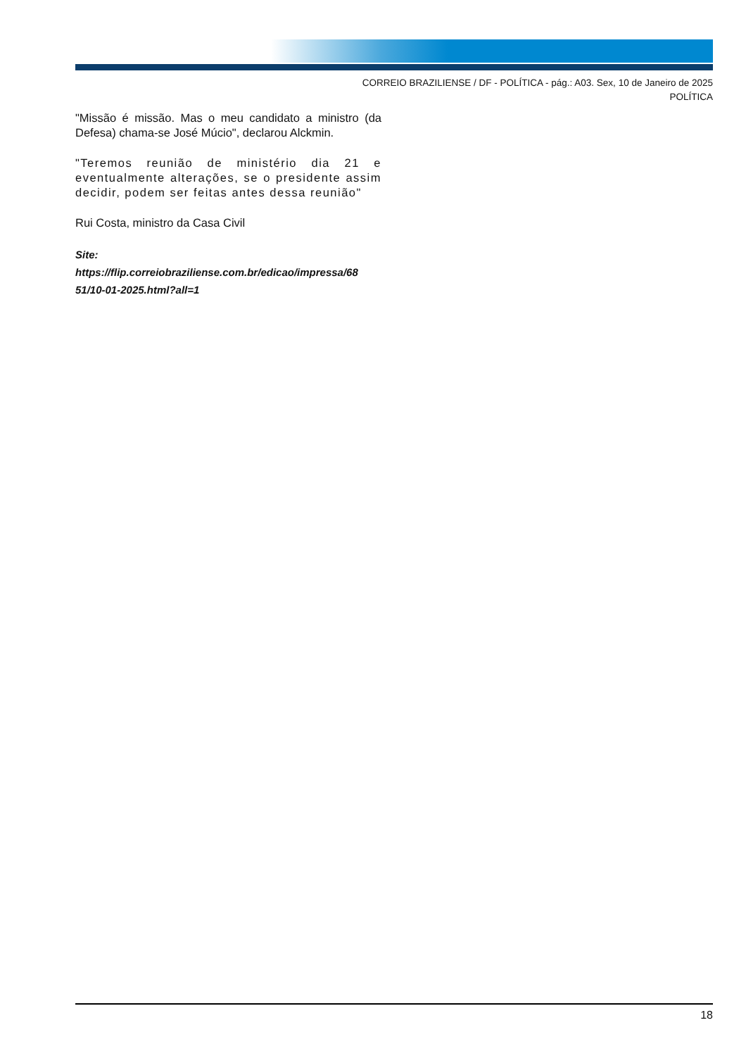CORREIO BRAZILIENSE / DF - POLÍTICA - pág.: A03. Sex, 10 de Janeiro de 2025
POLÍTICA
"Missão é missão. Mas o meu candidato a ministro (da Defesa) chama-se José Múcio", declarou Alckmin.
"Teremos reunião de ministério dia 21 e eventualmente alterações, se o presidente assim decidir, podem ser feitas antes dessa reunião"
Rui Costa, ministro da Casa Civil
Site:
https://flip.correiobraziliense.com.br/edicao/impressa/68
51/10-01-2025.html?all=1
18